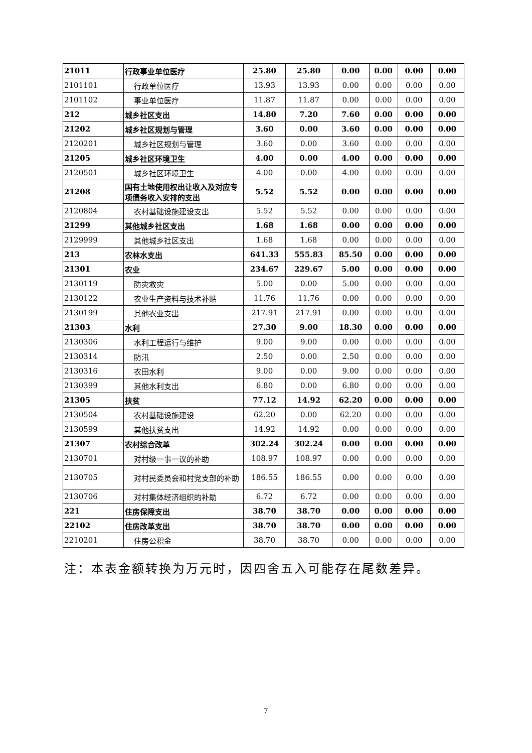| 21011 | 行政事业单位医疗 | 25.80 | 25.80 | 0.00 | 0.00 | 0.00 | 0.00 |
| 2101101 | 行政单位医疗 | 13.93 | 13.93 | 0.00 | 0.00 | 0.00 | 0.00 |
| 2101102 | 事业单位医疗 | 11.87 | 11.87 | 0.00 | 0.00 | 0.00 | 0.00 |
| 212 | 城乡社区支出 | 14.80 | 7.20 | 7.60 | 0.00 | 0.00 | 0.00 |
| 21202 | 城乡社区规划与管理 | 3.60 | 0.00 | 3.60 | 0.00 | 0.00 | 0.00 |
| 2120201 | 城乡社区规划与管理 | 3.60 | 0.00 | 3.60 | 0.00 | 0.00 | 0.00 |
| 21205 | 城乡社区环境卫生 | 4.00 | 0.00 | 4.00 | 0.00 | 0.00 | 0.00 |
| 2120501 | 城乡社区环境卫生 | 4.00 | 0.00 | 4.00 | 0.00 | 0.00 | 0.00 |
| 21208 | 国有土地使用权出让收入及对应专项债务收入安排的支出 | 5.52 | 5.52 | 0.00 | 0.00 | 0.00 | 0.00 |
| 2120804 | 农村基础设施建设支出 | 5.52 | 5.52 | 0.00 | 0.00 | 0.00 | 0.00 |
| 21299 | 其他城乡社区支出 | 1.68 | 1.68 | 0.00 | 0.00 | 0.00 | 0.00 |
| 2129999 | 其他城乡社区支出 | 1.68 | 1.68 | 0.00 | 0.00 | 0.00 | 0.00 |
| 213 | 农林水支出 | 641.33 | 555.83 | 85.50 | 0.00 | 0.00 | 0.00 |
| 21301 | 农业 | 234.67 | 229.67 | 5.00 | 0.00 | 0.00 | 0.00 |
| 2130119 | 防灾救灾 | 5.00 | 0.00 | 5.00 | 0.00 | 0.00 | 0.00 |
| 2130122 | 农业生产资料与技术补贴 | 11.76 | 11.76 | 0.00 | 0.00 | 0.00 | 0.00 |
| 2130199 | 其他农业支出 | 217.91 | 217.91 | 0.00 | 0.00 | 0.00 | 0.00 |
| 21303 | 水利 | 27.30 | 9.00 | 18.30 | 0.00 | 0.00 | 0.00 |
| 2130306 | 水利工程运行与维护 | 9.00 | 9.00 | 0.00 | 0.00 | 0.00 | 0.00 |
| 2130314 | 防汛 | 2.50 | 0.00 | 2.50 | 0.00 | 0.00 | 0.00 |
| 2130316 | 农田水利 | 9.00 | 0.00 | 9.00 | 0.00 | 0.00 | 0.00 |
| 2130399 | 其他水利支出 | 6.80 | 0.00 | 6.80 | 0.00 | 0.00 | 0.00 |
| 21305 | 扶贫 | 77.12 | 14.92 | 62.20 | 0.00 | 0.00 | 0.00 |
| 2130504 | 农村基础设施建设 | 62.20 | 0.00 | 62.20 | 0.00 | 0.00 | 0.00 |
| 2130599 | 其他扶贫支出 | 14.92 | 14.92 | 0.00 | 0.00 | 0.00 | 0.00 |
| 21307 | 农村综合改革 | 302.24 | 302.24 | 0.00 | 0.00 | 0.00 | 0.00 |
| 2130701 | 对村级一事一议的补助 | 108.97 | 108.97 | 0.00 | 0.00 | 0.00 | 0.00 |
| 2130705 | 对村民委员会和村党支部的补助 | 186.55 | 186.55 | 0.00 | 0.00 | 0.00 | 0.00 |
| 2130706 | 对村集体经济组织的补助 | 6.72 | 6.72 | 0.00 | 0.00 | 0.00 | 0.00 |
| 221 | 住房保障支出 | 38.70 | 38.70 | 0.00 | 0.00 | 0.00 | 0.00 |
| 22102 | 住房改革支出 | 38.70 | 38.70 | 0.00 | 0.00 | 0.00 | 0.00 |
| 2210201 | 住房公积金 | 38.70 | 38.70 | 0.00 | 0.00 | 0.00 | 0.00 |
注：本表金额转换为万元时，因四舍五入可能存在尾数差异。
7